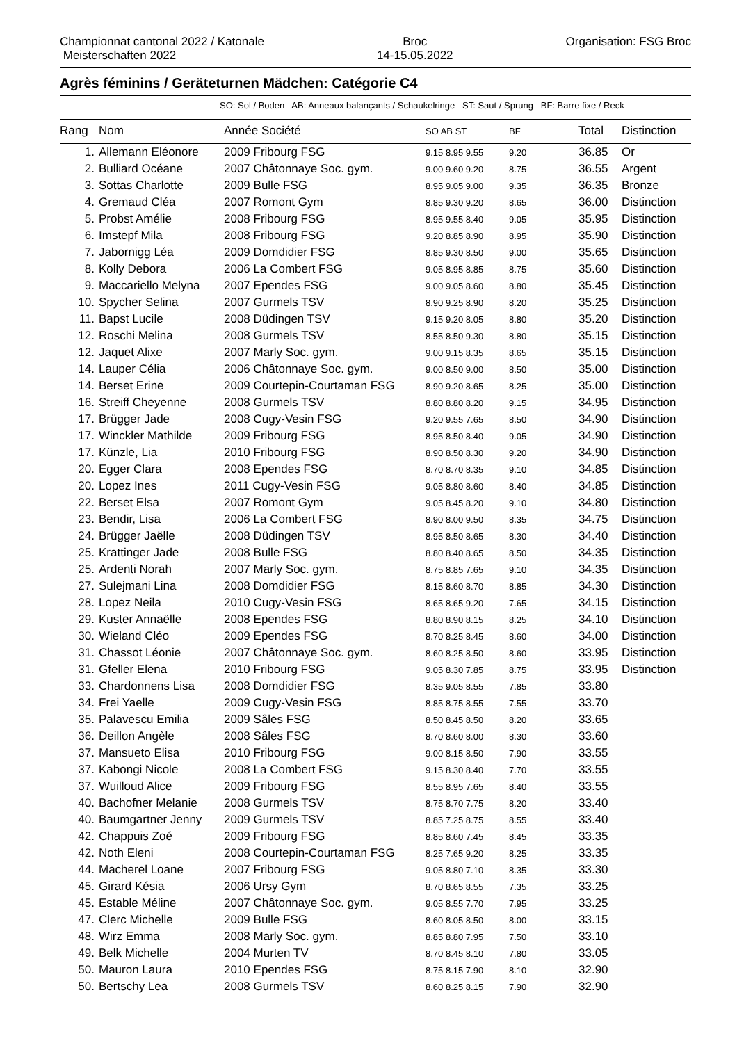Championnat cantonal 2022 / Katonale
Meisterschaften 2022
Broc
14-15.05.2022
Organisation: FSG Broc
Agrès féminins / Geräteturnen Mädchen: Catégorie C4
SO: Sol / Boden AB: Anneaux balançants / Schaukelringe ST: Saut / Sprung BF: Barre fixe / Reck
| Rang | Nom | Année Société | SO AB ST | BF | Total | Distinction |
| --- | --- | --- | --- | --- | --- | --- |
| 1. | Allemann Eléonore | 2009 Fribourg FSG | 9.15 8.95 9.55 | 9.20 | 36.85 | Or |
| 2. | Bulliard Océane | 2007 Châtonnaye Soc. gym. | 9.00 9.60 9.20 | 8.75 | 36.55 | Argent |
| 3. | Sottas Charlotte | 2009 Bulle FSG | 8.95 9.05 9.00 | 9.35 | 36.35 | Bronze |
| 4. | Gremaud Cléa | 2007 Romont Gym | 8.85 9.30 9.20 | 8.65 | 36.00 | Distinction |
| 5. | Probst Amélie | 2008 Fribourg FSG | 8.95 9.55 8.40 | 9.05 | 35.95 | Distinction |
| 6. | Imstepf Mila | 2008 Fribourg FSG | 9.20 8.85 8.90 | 8.95 | 35.90 | Distinction |
| 7. | Jabornigg Léa | 2009 Domdidier FSG | 8.85 9.30 8.50 | 9.00 | 35.65 | Distinction |
| 8. | Kolly Debora | 2006 La Combert FSG | 9.05 8.95 8.85 | 8.75 | 35.60 | Distinction |
| 9. | Maccariello Melyna | 2007 Ependes FSG | 9.00 9.05 8.60 | 8.80 | 35.45 | Distinction |
| 10. | Spycher Selina | 2007 Gurmels TSV | 8.90 9.25 8.90 | 8.20 | 35.25 | Distinction |
| 11. | Bapst Lucile | 2008 Düdingen TSV | 9.15 9.20 8.05 | 8.80 | 35.20 | Distinction |
| 12. | Roschi Melina | 2008 Gurmels TSV | 8.55 8.50 9.30 | 8.80 | 35.15 | Distinction |
| 12. | Jaquet Alixe | 2007 Marly Soc. gym. | 9.00 9.15 8.35 | 8.65 | 35.15 | Distinction |
| 14. | Lauper Célia | 2006 Châtonnaye Soc. gym. | 9.00 8.50 9.00 | 8.50 | 35.00 | Distinction |
| 14. | Berset Erine | 2009 Courtepin-Courtaman FSG | 8.90 9.20 8.65 | 8.25 | 35.00 | Distinction |
| 16. | Streiff Cheyenne | 2008 Gurmels TSV | 8.80 8.80 8.20 | 9.15 | 34.95 | Distinction |
| 17. | Brügger Jade | 2008 Cugy-Vesin FSG | 9.20 9.55 7.65 | 8.50 | 34.90 | Distinction |
| 17. | Winckler Mathilde | 2009 Fribourg FSG | 8.95 8.50 8.40 | 9.05 | 34.90 | Distinction |
| 17. | Künzle, Lia | 2010 Fribourg FSG | 8.90 8.50 8.30 | 9.20 | 34.90 | Distinction |
| 20. | Egger Clara | 2008 Ependes FSG | 8.70 8.70 8.35 | 9.10 | 34.85 | Distinction |
| 20. | Lopez Ines | 2011 Cugy-Vesin FSG | 9.05 8.80 8.60 | 8.40 | 34.85 | Distinction |
| 22. | Berset Elsa | 2007 Romont Gym | 9.05 8.45 8.20 | 9.10 | 34.80 | Distinction |
| 23. | Bendir, Lisa | 2006 La Combert FSG | 8.90 8.00 9.50 | 8.35 | 34.75 | Distinction |
| 24. | Brügger Jaëlle | 2008 Düdingen TSV | 8.95 8.50 8.65 | 8.30 | 34.40 | Distinction |
| 25. | Krattinger Jade | 2008 Bulle FSG | 8.80 8.40 8.65 | 8.50 | 34.35 | Distinction |
| 25. | Ardenti Norah | 2007 Marly Soc. gym. | 8.75 8.85 7.65 | 9.10 | 34.35 | Distinction |
| 27. | Sulejmani Lina | 2008 Domdidier FSG | 8.15 8.60 8.70 | 8.85 | 34.30 | Distinction |
| 28. | Lopez Neila | 2010 Cugy-Vesin FSG | 8.65 8.65 9.20 | 7.65 | 34.15 | Distinction |
| 29. | Kuster Annaëlle | 2008 Ependes FSG | 8.80 8.90 8.15 | 8.25 | 34.10 | Distinction |
| 30. | Wieland Cléo | 2009 Ependes FSG | 8.70 8.25 8.45 | 8.60 | 34.00 | Distinction |
| 31. | Chassot Léonie | 2007 Châtonnaye Soc. gym. | 8.60 8.25 8.50 | 8.60 | 33.95 | Distinction |
| 31. | Gfeller Elena | 2010 Fribourg FSG | 9.05 8.30 7.85 | 8.75 | 33.95 | Distinction |
| 33. | Chardonnens Lisa | 2008 Domdidier FSG | 8.35 9.05 8.55 | 7.85 | 33.80 | |
| 34. | Frei Yaelle | 2009 Cugy-Vesin FSG | 8.85 8.75 8.55 | 7.55 | 33.70 | |
| 35. | Palavescu Emilia | 2009 Sâles FSG | 8.50 8.45 8.50 | 8.20 | 33.65 | |
| 36. | Deillon Angèle | 2008 Sâles FSG | 8.70 8.60 8.00 | 8.30 | 33.60 | |
| 37. | Mansueto Elisa | 2010 Fribourg FSG | 9.00 8.15 8.50 | 7.90 | 33.55 | |
| 37. | Kabongi Nicole | 2008 La Combert FSG | 9.15 8.30 8.40 | 7.70 | 33.55 | |
| 37. | Wuilloud Alice | 2009 Fribourg FSG | 8.55 8.95 7.65 | 8.40 | 33.55 | |
| 40. | Bachofner Melanie | 2008 Gurmels TSV | 8.75 8.70 7.75 | 8.20 | 33.40 | |
| 40. | Baumgartner Jenny | 2009 Gurmels TSV | 8.85 7.25 8.75 | 8.55 | 33.40 | |
| 42. | Chappuis Zoé | 2009 Fribourg FSG | 8.85 8.60 7.45 | 8.45 | 33.35 | |
| 42. | Noth Eleni | 2008 Courtepin-Courtaman FSG | 8.25 7.65 9.20 | 8.25 | 33.35 | |
| 44. | Macherel Loane | 2007 Fribourg FSG | 9.05 8.80 7.10 | 8.35 | 33.30 | |
| 45. | Girard Késia | 2006 Ursy Gym | 8.70 8.65 8.55 | 7.35 | 33.25 | |
| 45. | Estable Méline | 2007 Châtonnaye Soc. gym. | 9.05 8.55 7.70 | 7.95 | 33.25 | |
| 47. | Clerc Michelle | 2009 Bulle FSG | 8.60 8.05 8.50 | 8.00 | 33.15 | |
| 48. | Wirz Emma | 2008 Marly Soc. gym. | 8.85 8.80 7.95 | 7.50 | 33.10 | |
| 49. | Belk Michelle | 2004 Murten TV | 8.70 8.45 8.10 | 7.80 | 33.05 | |
| 50. | Mauron Laura | 2010 Ependes FSG | 8.75 8.15 7.90 | 8.10 | 32.90 | |
| 50. | Bertschy Lea | 2008 Gurmels TSV | 8.60 8.25 8.15 | 7.90 | 32.90 | |